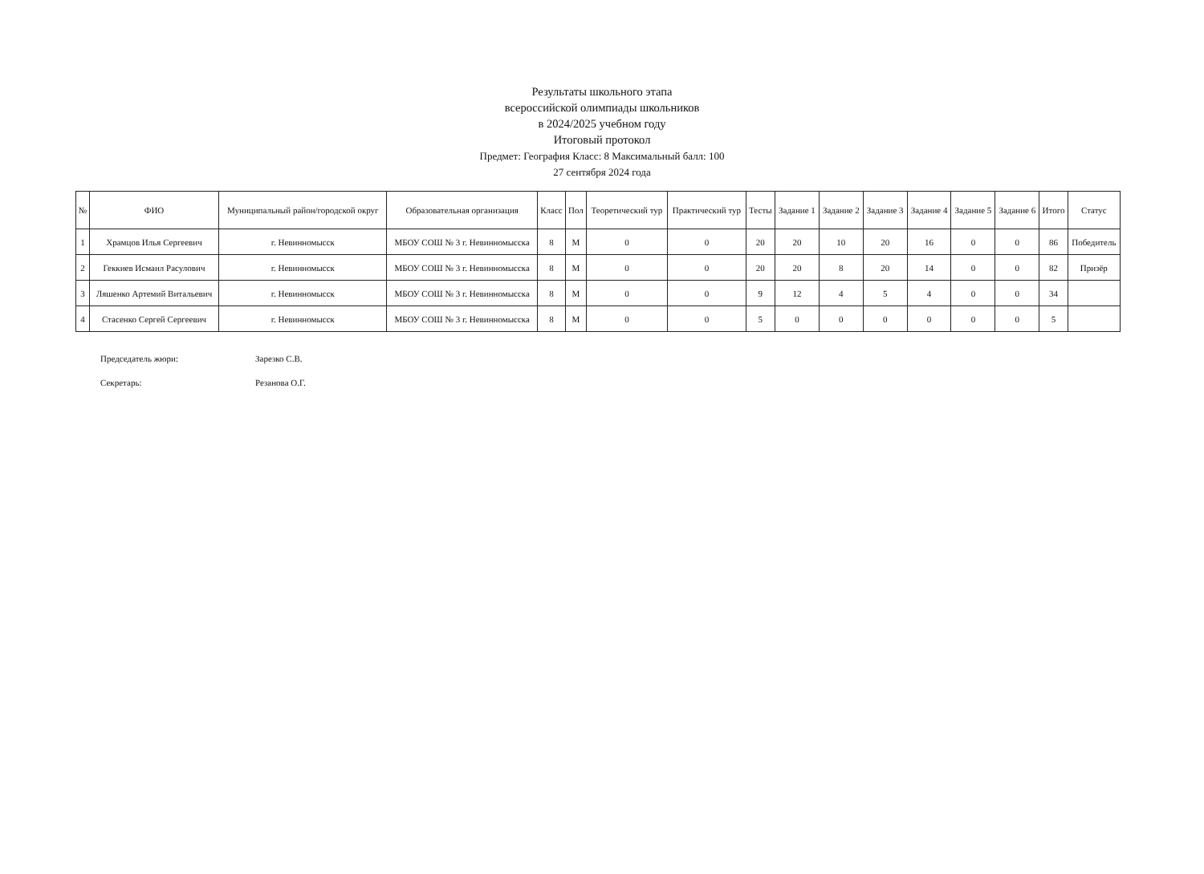Результаты школьного этапа
всероссийской олимпиады школьников
в 2024/2025 учебном году
Итоговый протокол
Предмет: География Класс: 8 Максимальный балл: 100
27 сентября 2024 года
| № | ФИО | Муниципальный район/городской округ | Образовательная организация | Класс | Пол | Теоретический тур | Практический тур | Тесты | Задание 1 | Задание 2 | Задание 3 | Задание 4 | Задание 5 | Задание 6 | Итого | Статус |
| --- | --- | --- | --- | --- | --- | --- | --- | --- | --- | --- | --- | --- | --- | --- | --- | --- |
| 1 | Храмцов Илья Сергеевич | г. Невинномысск | МБОУ СОШ № 3 г. Невинномысска | 8 | М | 0 | 0 | 20 | 20 | 10 | 20 | 16 | 0 | 0 | 86 | Победитель |
| 2 | Геккиев Исмаил Расулович | г. Невинномысск | МБОУ СОШ № 3 г. Невинномысска | 8 | М | 0 | 0 | 20 | 20 | 8 | 20 | 14 | 0 | 0 | 82 | Призёр |
| 3 | Ляшенко Артемий Витальевич | г. Невинномысск | МБОУ СОШ № 3 г. Невинномысска | 8 | М | 0 | 0 | 9 | 12 | 4 | 5 | 4 | 0 | 0 | 34 | |
| 4 | Стасенко Сергей Сергеевич | г. Невинномысск | МБОУ СОШ № 3 г. Невинномысска | 8 | М | 0 | 0 | 5 | 0 | 0 | 0 | 0 | 0 | 0 | 5 | |
Председатель жюри: Зарезко С.В.
Секретарь: Резанова О.Г.